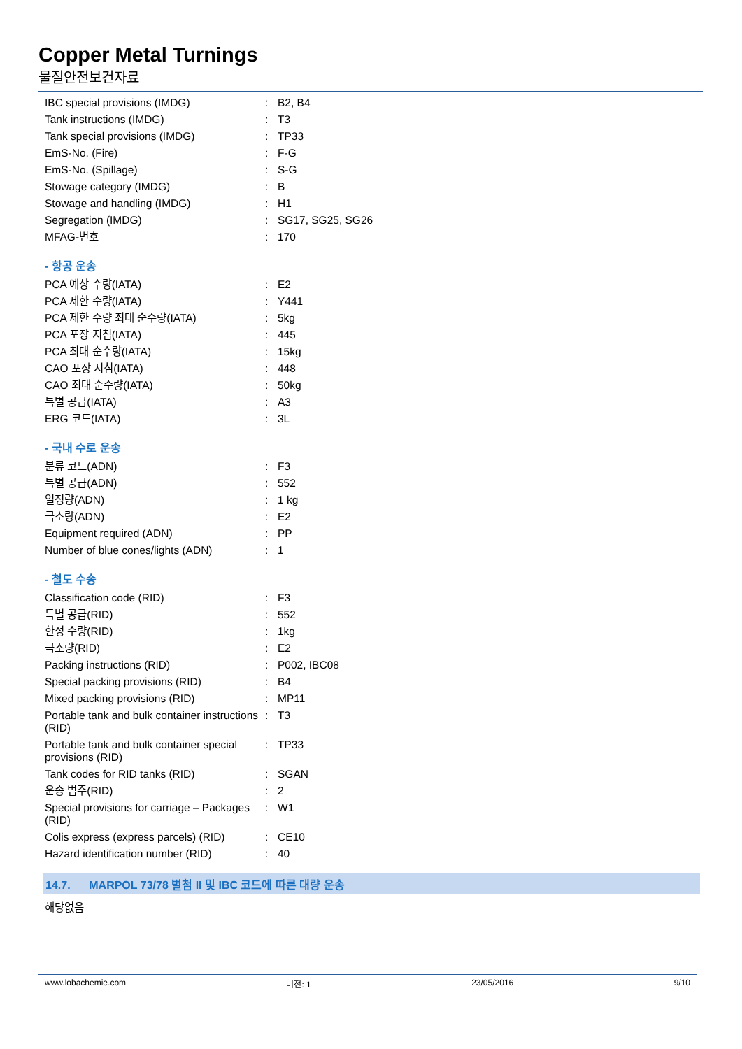Copper Metal Turnings
물질안전보건자료
| IBC special provisions (IMDG) | : | B2, B4 |
| Tank instructions (IMDG) | : | T3 |
| Tank special provisions (IMDG) | : | TP33 |
| EmS-No. (Fire) | : | F-G |
| EmS-No. (Spillage) | : | S-G |
| Stowage category (IMDG) | : | B |
| Stowage and handling (IMDG) | : | H1 |
| Segregation (IMDG) | : | SG17, SG25, SG26 |
| MFAG-번호 | : | 170 |
- 항공 운송
| PCA 예상 수량(IATA) | : | E2 |
| PCA 제한 수량(IATA) | : | Y441 |
| PCA 제한 수량 최대 순수량(IATA) | : | 5kg |
| PCA 포장 지침(IATA) | : | 445 |
| PCA 최대 순수량(IATA) | : | 15kg |
| CAO 포장 지침(IATA) | : | 448 |
| CAO 최대 순수량(IATA) | : | 50kg |
| 특별 공급(IATA) | : | A3 |
| ERG 코드(IATA) | : | 3L |
- 국내 수로 운송
| 분류 코드(ADN) | : | F3 |
| 특별 공급(ADN) | : | 552 |
| 일정량(ADN) | : | 1 kg |
| 극소량(ADN) | : | E2 |
| Equipment required (ADN) | : | PP |
| Number of blue cones/lights (ADN) | : | 1 |
- 철도 수송
| Classification code (RID) | : | F3 |
| 특별 공급(RID) | : | 552 |
| 한정 수량(RID) | : | 1kg |
| 극소량(RID) | : | E2 |
| Packing instructions (RID) | : | P002, IBC08 |
| Special packing provisions (RID) | : | B4 |
| Mixed packing provisions (RID) | : | MP11 |
| Portable tank and bulk container instructions (RID) | : | T3 |
| Portable tank and bulk container special provisions (RID) | : | TP33 |
| Tank codes for RID tanks (RID) | : | SGAN |
| 운송 범주(RID) | : | 2 |
| Special provisions for carriage – Packages (RID) | : | W1 |
| Colis express (express parcels) (RID) | : | CE10 |
| Hazard identification number (RID) | : | 40 |
14.7. MARPOL 73/78 별첨 II 및 IBC 코드에 따른 대량 운송
해당없음
www.lobachemie.com 버전: 1 23/05/2016 9/10